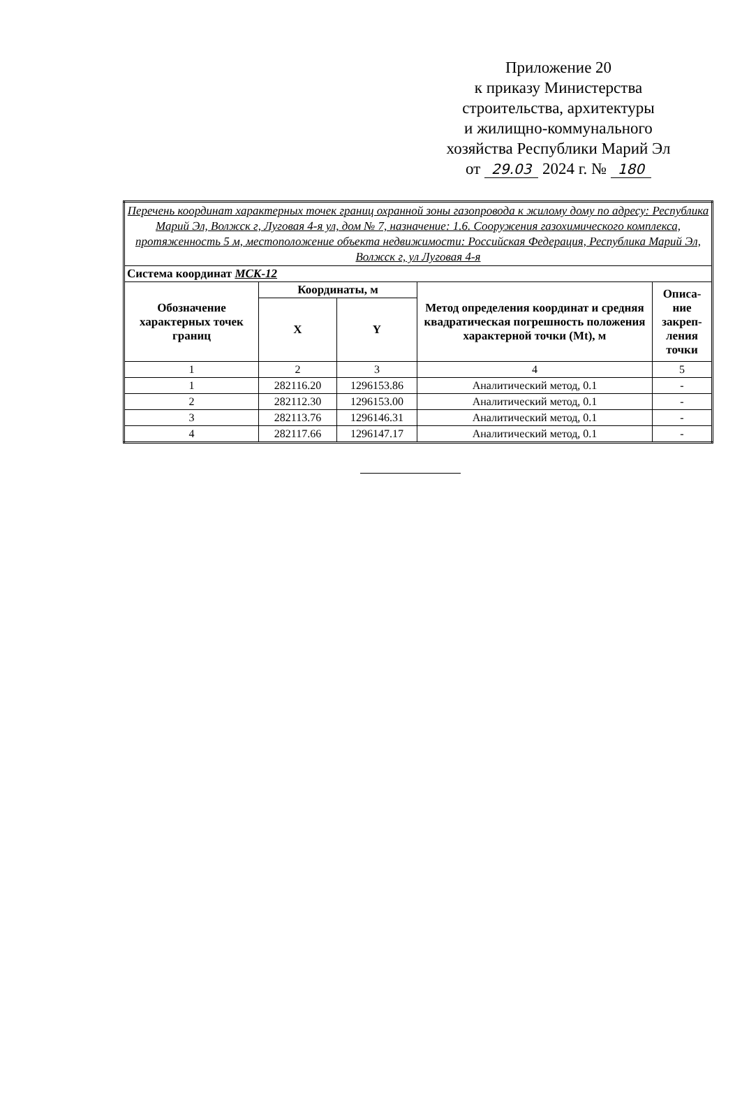Приложение 20
к приказу Министерства
строительства, архитектуры
и жилищно-коммунального
хозяйства Республики Марий Эл
от 29.03 2024 г. № 180
| Перечень координат характерных точек границ охранной зоны газопровода к жилому дому по адресу: Республика Марий Эл, Волжск г, Луговая 4-я ул, дом № 7, назначение: 1.6. Сооружения газохимического комплекса, протяженность 5 м, местоположение объекта недвижимости: Российская Федерация, Республика Марий Эл, Волжск г, ул Луговая 4-я | | | | |
| Система координат МСК-12 | | | | |
| Обозначение характерных точек границ | Координаты, м | | Метод определения координат и средняя квадратическая погрешность положения характерной точки (Mt), м | Описа-ние закреп-ления точки |
| | X | Y | | |
| 1 | 2 | 3 | 4 | 5 |
| 1 | 282116.20 | 1296153.86 | Аналитический метод, 0.1 | - |
| 2 | 282112.30 | 1296153.00 | Аналитический метод, 0.1 | - |
| 3 | 282113.76 | 1296146.31 | Аналитический метод, 0.1 | - |
| 4 | 282117.66 | 1296147.17 | Аналитический метод, 0.1 | - |